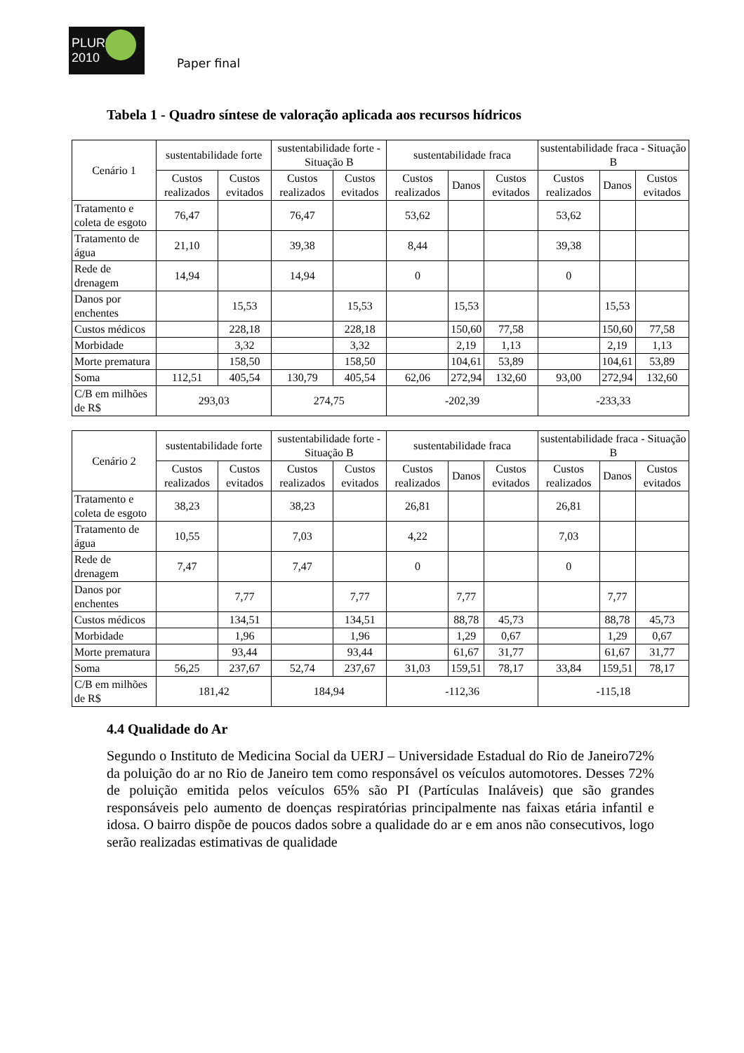PLURIS 2010
Paper final
Tabela 1 - Quadro síntese de valoração aplicada aos recursos hídricos
| Cenário 1 | sustentabilidade forte | | sustentabilidade forte - Situação B | | sustentabilidade fraca | | | sustentabilidade fraca - Situação B | | |
| --- | --- | --- | --- | --- | --- | --- | --- | --- | --- | --- |
| | Custos realizados | Custos evitados | Custos realizados | Custos evitados | Custos realizados | Danos | Custos evitados | Custos realizados | Danos | Custos evitados |
| Tratamento e coleta de esgoto | 76,47 | | 76,47 | | 53,62 | | | 53,62 | | |
| Tratamento de água | 21,10 | | 39,38 | | 8,44 | | | 39,38 | | |
| Rede de drenagem | 14,94 | | 14,94 | | 0 | | | 0 | | |
| Danos por enchentes | | 15,53 | | 15,53 | | 15,53 | | | 15,53 | |
| Custos médicos | | 228,18 | | 228,18 | | 150,60 | 77,58 | | 150,60 | 77,58 |
| Morbidade | | 3,32 | | 3,32 | | 2,19 | 1,13 | | 2,19 | 1,13 |
| Morte prematura | | 158,50 | | 158,50 | | 104,61 | 53,89 | | 104,61 | 53,89 |
| Soma | 112,51 | 405,54 | 130,79 | 405,54 | 62,06 | 272,94 | 132,60 | 93,00 | 272,94 | 132,60 |
| C/B em milhões de R$ | 293,03 | | 274,75 | | -202,39 | | | -233,33 | | |
| Cenário 2 | sustentabilidade forte | | sustentabilidade forte - Situação B | | sustentabilidade fraca | | | sustentabilidade fraca - Situação B | | |
| --- | --- | --- | --- | --- | --- | --- | --- | --- | --- | --- |
| | Custos realizados | Custos evitados | Custos realizados | Custos evitados | Custos realizados | Danos | Custos evitados | Custos realizados | Danos | Custos evitados |
| Tratamento e coleta de esgoto | 38,23 | | 38,23 | | 26,81 | | | 26,81 | | |
| Tratamento de água | 10,55 | | 7,03 | | 4,22 | | | 7,03 | | |
| Rede de drenagem | 7,47 | | 7,47 | | 0 | | | 0 | | |
| Danos por enchentes | | 7,77 | | 7,77 | | 7,77 | | | 7,77 | |
| Custos médicos | | 134,51 | | 134,51 | | 88,78 | 45,73 | | 88,78 | 45,73 |
| Morbidade | | 1,96 | | 1,96 | | 1,29 | 0,67 | | 1,29 | 0,67 |
| Morte prematura | | 93,44 | | 93,44 | | 61,67 | 31,77 | | 61,67 | 31,77 |
| Soma | 56,25 | 237,67 | 52,74 | 237,67 | 31,03 | 159,51 | 78,17 | 33,84 | 159,51 | 78,17 |
| C/B em milhões de R$ | 181,42 | | 184,94 | | -112,36 | | | -115,18 | | |
4.4 Qualidade do Ar
Segundo o Instituto de Medicina Social da UERJ – Universidade Estadual do Rio de Janeiro72% da poluição do ar no Rio de Janeiro tem como responsável os veículos automotores. Desses 72% de poluição emitida pelos veículos 65% são PI (Partículas Inaláveis) que são grandes responsáveis pelo aumento de doenças respiratórias principalmente nas faixas etária infantil e idosa. O bairro dispõe de poucos dados sobre a qualidade do ar e em anos não consecutivos, logo serão realizadas estimativas de qualidade